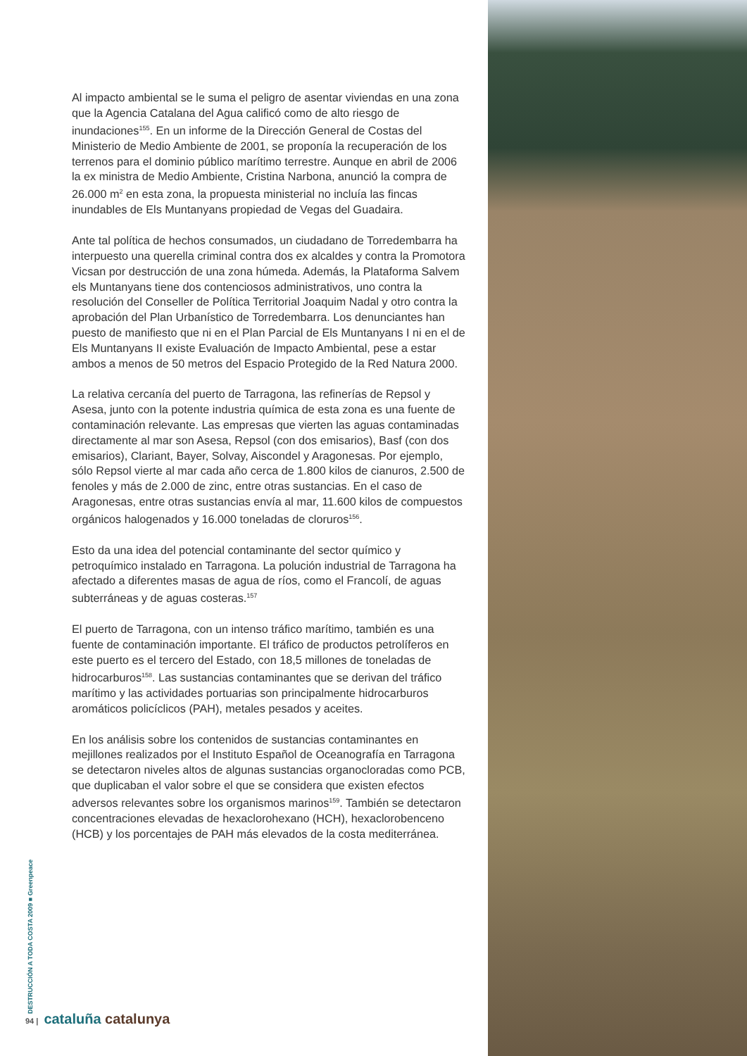Al impacto ambiental se le suma el peligro de asentar viviendas en una zona que la Agencia Catalana del Agua calificó como de alto riesgo de inundaciones<sup>155</sup>. En un informe de la Dirección General de Costas del Ministerio de Medio Ambiente de 2001, se proponía la recuperación de los terrenos para el dominio público marítimo terrestre. Aunque en abril de 2006 la ex ministra de Medio Ambiente, Cristina Narbona, anunció la compra de 26.000 m<sup>2</sup> en esta zona, la propuesta ministerial no incluía las fincas inundables de Els Muntanyans propiedad de Vegas del Guadaira.
Ante tal política de hechos consumados, un ciudadano de Torredembarra ha interpuesto una querella criminal contra dos ex alcaldes y contra la Promotora Vicsan por destrucción de una zona húmeda. Además, la Plataforma Salvem els Muntanyans tiene dos contenciosos administrativos, uno contra la resolución del Conseller de Política Territorial Joaquim Nadal y otro contra la aprobación del Plan Urbanístico de Torredembarra. Los denunciantes han puesto de manifiesto que ni en el Plan Parcial de Els Muntanyans I ni en el de Els Muntanyans II existe Evaluación de Impacto Ambiental, pese a estar ambos a menos de 50 metros del Espacio Protegido de la Red Natura 2000.
La relativa cercanía del puerto de Tarragona, las refinerías de Repsol y Asesa, junto con la potente industria química de esta zona es una fuente de contaminación relevante. Las empresas que vierten las aguas contaminadas directamente al mar son Asesa, Repsol (con dos emisarios), Basf (con dos emisarios), Clariant, Bayer, Solvay, Aiscondel y Aragonesas. Por ejemplo, sólo Repsol vierte al mar cada año cerca de 1.800 kilos de cianuros, 2.500 de fenoles y más de 2.000 de zinc, entre otras sustancias. En el caso de Aragonesas, entre otras sustancias envía al mar, 11.600 kilos de compuestos orgánicos halogenados y 16.000 toneladas de cloruros<sup>156</sup>.
Esto da una idea del potencial contaminante del sector químico y petroquímico instalado en Tarragona. La polución industrial de Tarragona ha afectado a diferentes masas de agua de ríos, como el Francolí, de aguas subterráneas y de aguas costeras.<sup>157</sup>
El puerto de Tarragona, con un intenso tráfico marítimo, también es una fuente de contaminación importante. El tráfico de productos petrolíferos en este puerto es el tercero del Estado, con 18,5 millones de toneladas de hidrocarburos<sup>158</sup>. Las sustancias contaminantes que se derivan del tráfico marítimo y las actividades portuarias son principalmente hidrocarburos aromáticos policíclicos (PAH), metales pesados y aceites.
En los análisis sobre los contenidos de sustancias contaminantes en mejillones realizados por el Instituto Español de Oceanografía en Tarragona se detectaron niveles altos de algunas sustancias organocloradas como PCB, que duplicaban el valor sobre el que se considera que existen efectos adversos relevantes sobre los organismos marinos<sup>159</sup>. También se detectaron concentraciones elevadas de hexaclorohexano (HCH), hexaclorobenceno (HCB) y los porcentajes de PAH más elevados de la costa mediterránea.
DESTRUCCIÓN A TODA COSTA 2009 ■ Greenpeace
94 | cataluña catalunya